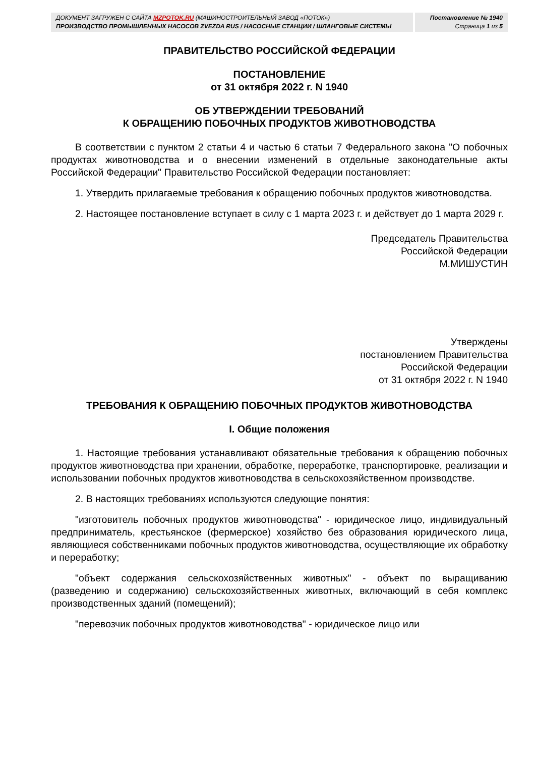ДОКУМЕНТ ЗАГРУЖЕН С САЙТА MZPOTOK.RU (МАШИНОСТРОИТЕЛЬНЫЙ ЗАВОД «ПОТОК»)
ПРОИЗВОДСТВО ПРОМЫШЛЕННЫХ НАСОСОВ ZVEZDA RUS / НАСОСНЫЕ СТАНЦИИ / ШЛАНГОВЫЕ СИСТЕМЫ
Постановление № 1940
Страница 1 из 5
ПРАВИТЕЛЬСТВО РОССИЙСКОЙ ФЕДЕРАЦИИ
ПОСТАНОВЛЕНИЕ
от 31 октября 2022 г. N 1940
ОБ УТВЕРЖДЕНИИ ТРЕБОВАНИЙ
К ОБРАЩЕНИЮ ПОБОЧНЫХ ПРОДУКТОВ ЖИВОТНОВОДСТВА
В соответствии с пунктом 2 статьи 4 и частью 6 статьи 7 Федерального закона "О побочных продуктах животноводства и о внесении изменений в отдельные законодательные акты Российской Федерации" Правительство Российской Федерации постановляет:
1. Утвердить прилагаемые требования к обращению побочных продуктов животноводства.
2. Настоящее постановление вступает в силу с 1 марта 2023 г. и действует до 1 марта 2029 г.
Председатель Правительства
Российской Федерации
М.МИШУСТИН
Утверждены
постановлением Правительства
Российской Федерации
от 31 октября 2022 г. N 1940
ТРЕБОВАНИЯ К ОБРАЩЕНИЮ ПОБОЧНЫХ ПРОДУКТОВ ЖИВОТНОВОДСТВА
I. Общие положения
1. Настоящие требования устанавливают обязательные требования к обращению побочных продуктов животноводства при хранении, обработке, переработке, транспортировке, реализации и использовании побочных продуктов животноводства в сельскохозяйственном производстве.
2. В настоящих требованиях используются следующие понятия:
"изготовитель побочных продуктов животноводства" - юридическое лицо, индивидуальный предприниматель, крестьянское (фермерское) хозяйство без образования юридического лица, являющиеся собственниками побочных продуктов животноводства, осуществляющие их обработку и переработку;
"объект содержания сельскохозяйственных животных" - объект по выращиванию (разведению и содержанию) сельскохозяйственных животных, включающий в себя комплекс производственных зданий (помещений);
"перевозчик побочных продуктов животноводства" - юридическое лицо или